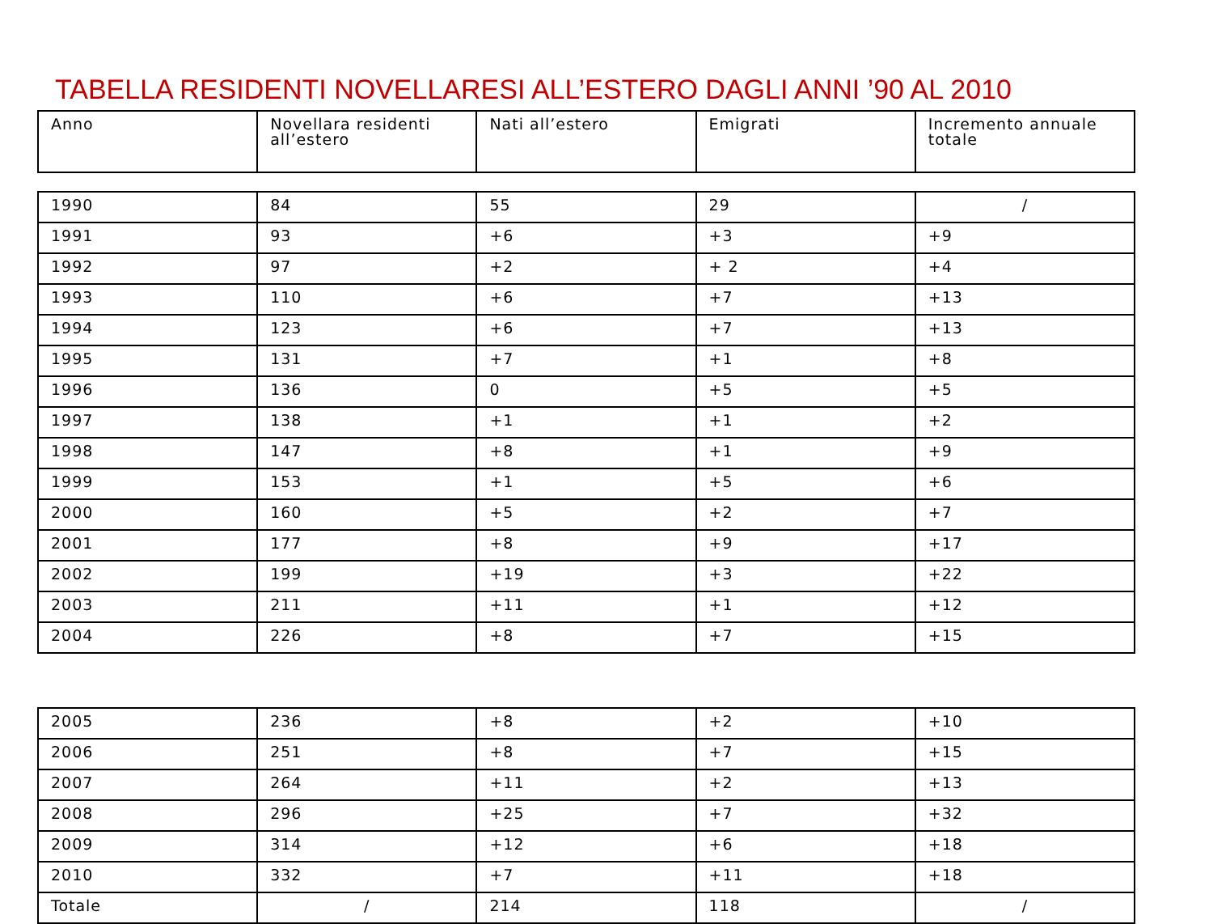TABELLA RESIDENTI NOVELLARESI ALL’ESTERO DAGLI ANNI ’90 AL 2010
| Anno | Novellara residenti all’estero | Nati all’estero | Emigrati | Incremento annuale totale |
| --- | --- | --- | --- | --- |
| 1990 | 84 | 55 | 29 | / |
| 1991 | 93 | +6 | +3 | +9 |
| 1992 | 97 | +2 | + 2 | +4 |
| 1993 | 110 | +6 | +7 | +13 |
| 1994 | 123 | +6 | +7 | +13 |
| 1995 | 131 | +7 | +1 | +8 |
| 1996 | 136 | 0 | +5 | +5 |
| 1997 | 138 | +1 | +1 | +2 |
| 1998 | 147 | +8 | +1 | +9 |
| 1999 | 153 | +1 | +5 | +6 |
| 2000 | 160 | +5 | +2 | +7 |
| 2001 | 177 | +8 | +9 | +17 |
| 2002 | 199 | +19 | +3 | +22 |
| 2003 | 211 | +11 | +1 | +12 |
| 2004 | 226 | +8 | +7 | +15 |
| 2005 | 236 | +8 | +2 | +10 |
| 2006 | 251 | +8 | +7 | +15 |
| 2007 | 264 | +11 | +2 | +13 |
| 2008 | 296 | +25 | +7 | +32 |
| 2009 | 314 | +12 | +6 | +18 |
| 2010 | 332 | +7 | +11 | +18 |
| Totale | / | 214 | 118 | / |